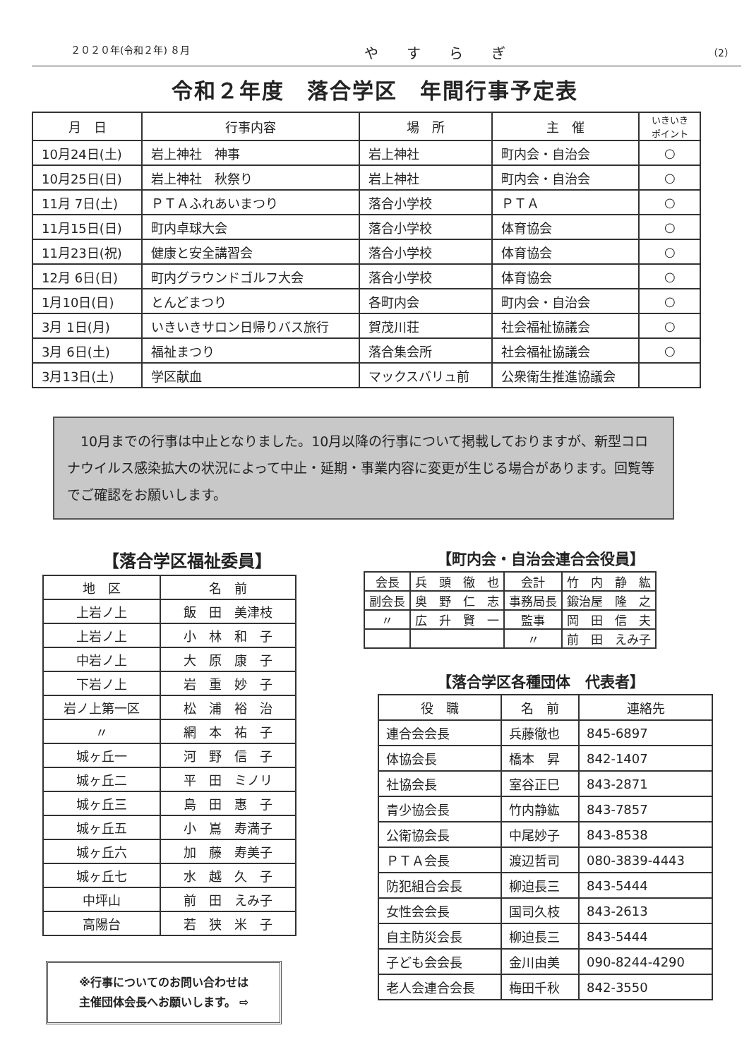２０２０年(令和２年) ８月 やすらぎ （2）
令和２年度　落合学区　年間行事予定表
| 月 日 | 行事内容 | 場 所 | 主 催 | いきいき ポイント |
| --- | --- | --- | --- | --- |
| 10月24日(土) | 岩上神社 神事 | 岩上神社 | 町内会・自治会 | ○ |
| 10月25日(日) | 岩上神社 秋祭り | 岩上神社 | 町内会・自治会 | ○ |
| 11月 7日(土) | ＰＴＡふれあいまつり | 落合小学校 | ＰＴＡ | ○ |
| 11月15日(日) | 町内卓球大会 | 落合小学校 | 体育協会 | ○ |
| 11月23日(祝) | 健康と安全講習会 | 落合小学校 | 体育協会 | ○ |
| 12月 6日(日) | 町内グラウンドゴルフ大会 | 落合小学校 | 体育協会 | ○ |
| 1月10日(日) | とんどまつり | 各町内会 | 町内会・自治会 | ○ |
| 3月 1日(月) | いきいきサロン日帰りバス旅行 | 賀茂川荘 | 社会福祉協議会 | ○ |
| 3月 6日(土) | 福祉まつり | 落合集会所 | 社会福祉協議会 | ○ |
| 3月13日(土) | 学区献血 | マックスバリュ前 | 公衆衛生推進協議会 | |
　10月までの行事は中止となりました。10月以降の行事について掲載しておりますが、新型コロナウイルス感染拡大の状況によって中止・延期・事業内容に変更が生じる場合があります。回覧等でご確認をお願いします。
【落合学区福祉委員】
| 地 区 | 名 前 |
| --- | --- |
| 上岩ノ上 | 飯 田 美津枝 |
| 上岩ノ上 | 小 林 和 子 |
| 中岩ノ上 | 大 原 康 子 |
| 下岩ノ上 | 岩 重 妙 子 |
| 岩ノ上第一区 | 松 浦 裕 治 |
| 〃 | 網 本 祐 子 |
| 城ヶ丘一 | 河 野 信 子 |
| 城ヶ丘二 | 平 田 ミノリ |
| 城ヶ丘三 | 島 田 惠 子 |
| 城ヶ丘五 | 小 嶌 寿満子 |
| 城ヶ丘六 | 加 藤 寿美子 |
| 城ヶ丘七 | 水 越 久 子 |
| 中坪山 | 前 田 えみ子 |
| 高陽台 | 若 狭 米 子 |
※行事についてのお問い合わせは
主催団体会長へお願いします。 ⇨
【町内会・自治会連合会役員】
| 会長 | 兵 頭 徹 也 | 会計 | 竹 内 静 紘 |
| 副会長 | 奥 野 仁 志 | 事務局長 | 鍛治屋 隆 之 |
| 〃 | 広 升 賢 一 | 監事 | 岡 田 信 夫 |
| | | 〃 | 前 田 えみ子 |
【落合学区各種団体　代表者】
| 役 職 | 名 前 | 連絡先 |
| --- | --- | --- |
| 連合会会長 | 兵藤徹也 | 845-6897 |
| 体協会長 | 橋本 昇 | 842-1407 |
| 社協会長 | 室谷正巳 | 843-2871 |
| 青少協会長 | 竹内静紘 | 843-7857 |
| 公衛協会長 | 中尾妙子 | 843-8538 |
| ＰＴＡ会長 | 渡辺哲司 | 080-3839-4443 |
| 防犯組合会長 | 柳迫長三 | 843-5444 |
| 女性会会長 | 国司久枝 | 843-2613 |
| 自主防災会長 | 柳迫長三 | 843-5444 |
| 子ども会会長 | 金川由美 | 090-8244-4290 |
| 老人会連合会長 | 梅田千秋 | 842-3550 |